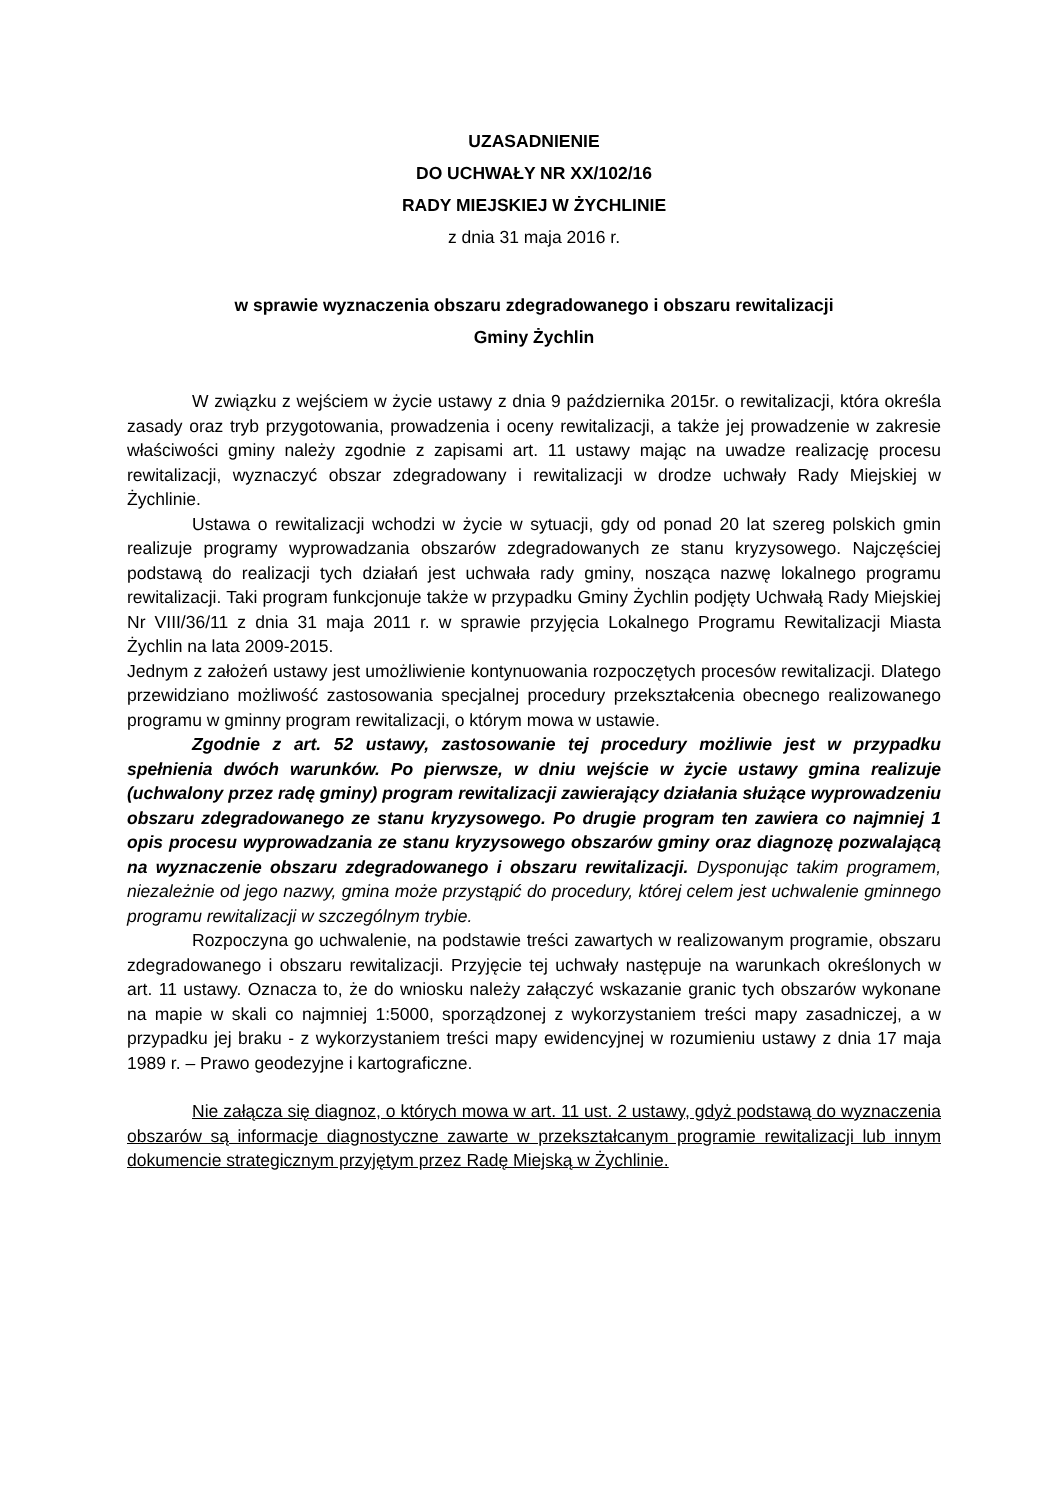UZASADNIENIE
DO UCHWAŁY NR XX/102/16
RADY MIEJSKIEJ W ŻYCHLINIE
z dnia 31 maja 2016 r.
w sprawie wyznaczenia obszaru zdegradowanego i obszaru rewitalizacji
Gminy Żychlin
W związku z wejściem w życie ustawy z dnia 9 października 2015r. o rewitalizacji, która określa zasady oraz tryb przygotowania, prowadzenia i oceny rewitalizacji, a także jej prowadzenie w zakresie właściwości gminy należy zgodnie z zapisami art. 11 ustawy mając na uwadze realizację procesu rewitalizacji, wyznaczyć obszar zdegradowany i rewitalizacji w drodze uchwały Rady Miejskiej w Żychlinie.
Ustawa o rewitalizacji wchodzi w życie w sytuacji, gdy od ponad 20 lat szereg polskich gmin realizuje programy wyprowadzania obszarów zdegradowanych ze stanu kryzysowego. Najczęściej podstawą do realizacji tych działań jest uchwała rady gminy, nosząca nazwę lokalnego programu rewitalizacji. Taki program funkcjonuje także w przypadku Gminy Żychlin podjęty Uchwałą Rady Miejskiej Nr VIII/36/11 z dnia 31 maja 2011 r. w sprawie przyjęcia Lokalnego Programu Rewitalizacji Miasta Żychlin na lata 2009-2015.
Jednym z założeń ustawy jest umożliwienie kontynuowania rozpoczętych procesów rewitalizacji. Dlatego przewidziano możliwość zastosowania specjalnej procedury przekształcenia obecnego realizowanego programu w gminny program rewitalizacji, o którym mowa w ustawie.
Zgodnie z art. 52 ustawy, zastosowanie tej procedury możliwie jest w przypadku spełnienia dwóch warunków. Po pierwsze, w dniu wejście w życie ustawy gmina realizuje (uchwalony przez radę gminy) program rewitalizacji zawierający działania służące wyprowadzeniu obszaru zdegradowanego ze stanu kryzysowego. Po drugie program ten zawiera co najmniej 1 opis procesu wyprowadzania ze stanu kryzysowego obszarów gminy oraz diagnozę pozwalającą na wyznaczenie obszaru zdegradowanego i obszaru rewitalizacji. Dysponując takim programem, niezależnie od jego nazwy, gmina może przystąpić do procedury, której celem jest uchwalenie gminnego programu rewitalizacji w szczególnym trybie.
Rozpoczyna go uchwalenie, na podstawie treści zawartych w realizowanym programie, obszaru zdegradowanego i obszaru rewitalizacji. Przyjęcie tej uchwały następuje na warunkach określonych w art. 11 ustawy. Oznacza to, że do wniosku należy załączyć wskazanie granic tych obszarów wykonane na mapie w skali co najmniej 1:5000, sporządzonej z wykorzystaniem treści mapy zasadniczej, a w przypadku jej braku - z wykorzystaniem treści mapy ewidencyjnej w rozumieniu ustawy z dnia 17 maja 1989 r. – Prawo geodezyjne i kartograficzne.
Nie załącza się diagnoz, o których mowa w art. 11 ust. 2 ustawy, gdyż podstawą do wyznaczenia obszarów są informacje diagnostyczne zawarte w przekształcanym programie rewitalizacji lub innym dokumencie strategicznym przyjętym przez Radę Miejską w Żychlinie.